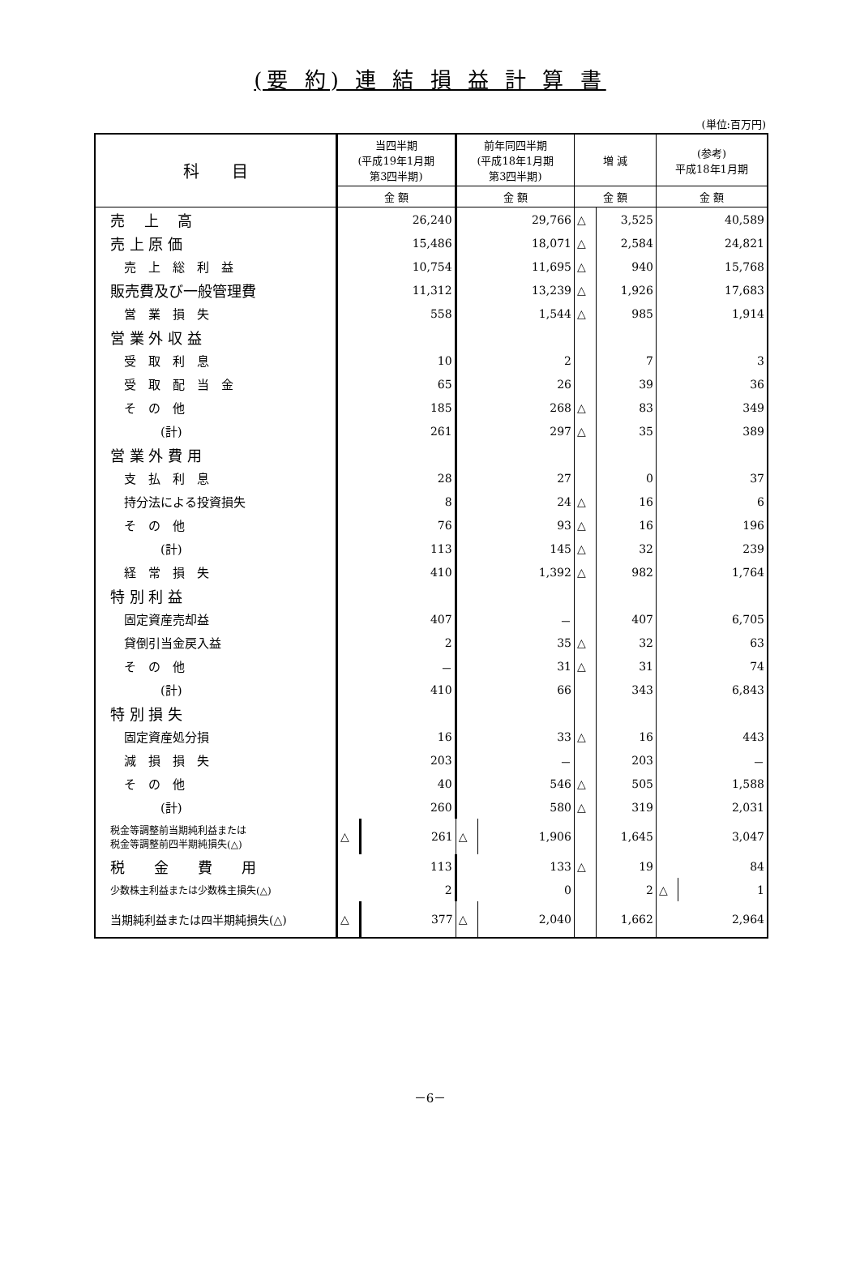(要 約) 連 結 損 益 計 算 書
(単位:百万円)
| 科 目 | 当四半期 (平成19年1月期 第3四半期) | | 前年同四半期 (平成18年1月期 第3四半期) | | 増 減 | | (参考) 平成18年1月期 | |
| --- | --- | --- | --- | --- | --- | --- | --- | --- |
| | 金 額 | | 金 額 | | 金 額 | | 金 額 | |
| 売 上 高 | 26,240 | | 29,766 | | △ | 3,525 | 40,589 | |
| 売 上 原 価 | 15,486 | | 18,071 | | △ | 2,584 | 24,821 | |
| 売 上 総 利 益 | 10,754 | | 11,695 | | △ | 940 | 15,768 | |
| 販売費及び一般管理費 | 11,312 | | 13,239 | | △ | 1,926 | 17,683 | |
| 営 業 損 失 | 558 | | 1,544 | | △ | 985 | 1,914 | |
| 営 業 外 収 益 | | | | | | | | |
| 受 取 利 息 | 10 | | 2 | | | 7 | 3 | |
| 受 取 配 当 金 | 65 | | 26 | | | 39 | 36 | |
| そ の 他 | 185 | | 268 | | △ | 83 | 349 | |
| (計) | 261 | | 297 | | △ | 35 | 389 | |
| 営 業 外 費 用 | | | | | | | | |
| 支 払 利 息 | 28 | | 27 | | | 0 | 37 | |
| 持分法による投資損失 | 8 | | 24 | | △ | 16 | 6 | |
| そ の 他 | 76 | | 93 | | △ | 16 | 196 | |
| (計) | 113 | | 145 | | △ | 32 | 239 | |
| 経 常 損 失 | 410 | | 1,392 | | △ | 982 | 1,764 | |
| 特 別 利 益 | | | | | | | | |
| 固定資産売却益 | 407 | | － | | | 407 | 6,705 | |
| 貸倒引当金戻入益 | 2 | | 35 | | △ | 32 | 63 | |
| そ の 他 | － | | 31 | | △ | 31 | 74 | |
| (計) | 410 | | 66 | | | 343 | 6,843 | |
| 特 別 損 失 | | | | | | | | |
| 固定資産処分損 | 16 | | 33 | | △ | 16 | 443 | |
| 減 損 損 失 | 203 | | － | | | 203 | － | |
| そ の 他 | 40 | | 546 | | △ | 505 | 1,588 | |
| (計) | 260 | | 580 | | △ | 319 | 2,031 | |
| 税金等調整前当期純利益または 税金等調整前四半期純損失(△) | △ | 261 | △ | 1,906 | | 1,645 | 3,047 | |
| 税 金 費 用 | 113 | | 133 | | △ | 19 | 84 | |
| 少数株主利益または少数株主損失(△) | 2 | | 0 | | | 2 | △ | 1 |
| 当期純利益または四半期純損失(△) | △ | 377 | △ | 2,040 | | 1,662 | 2,964 | |
－6－